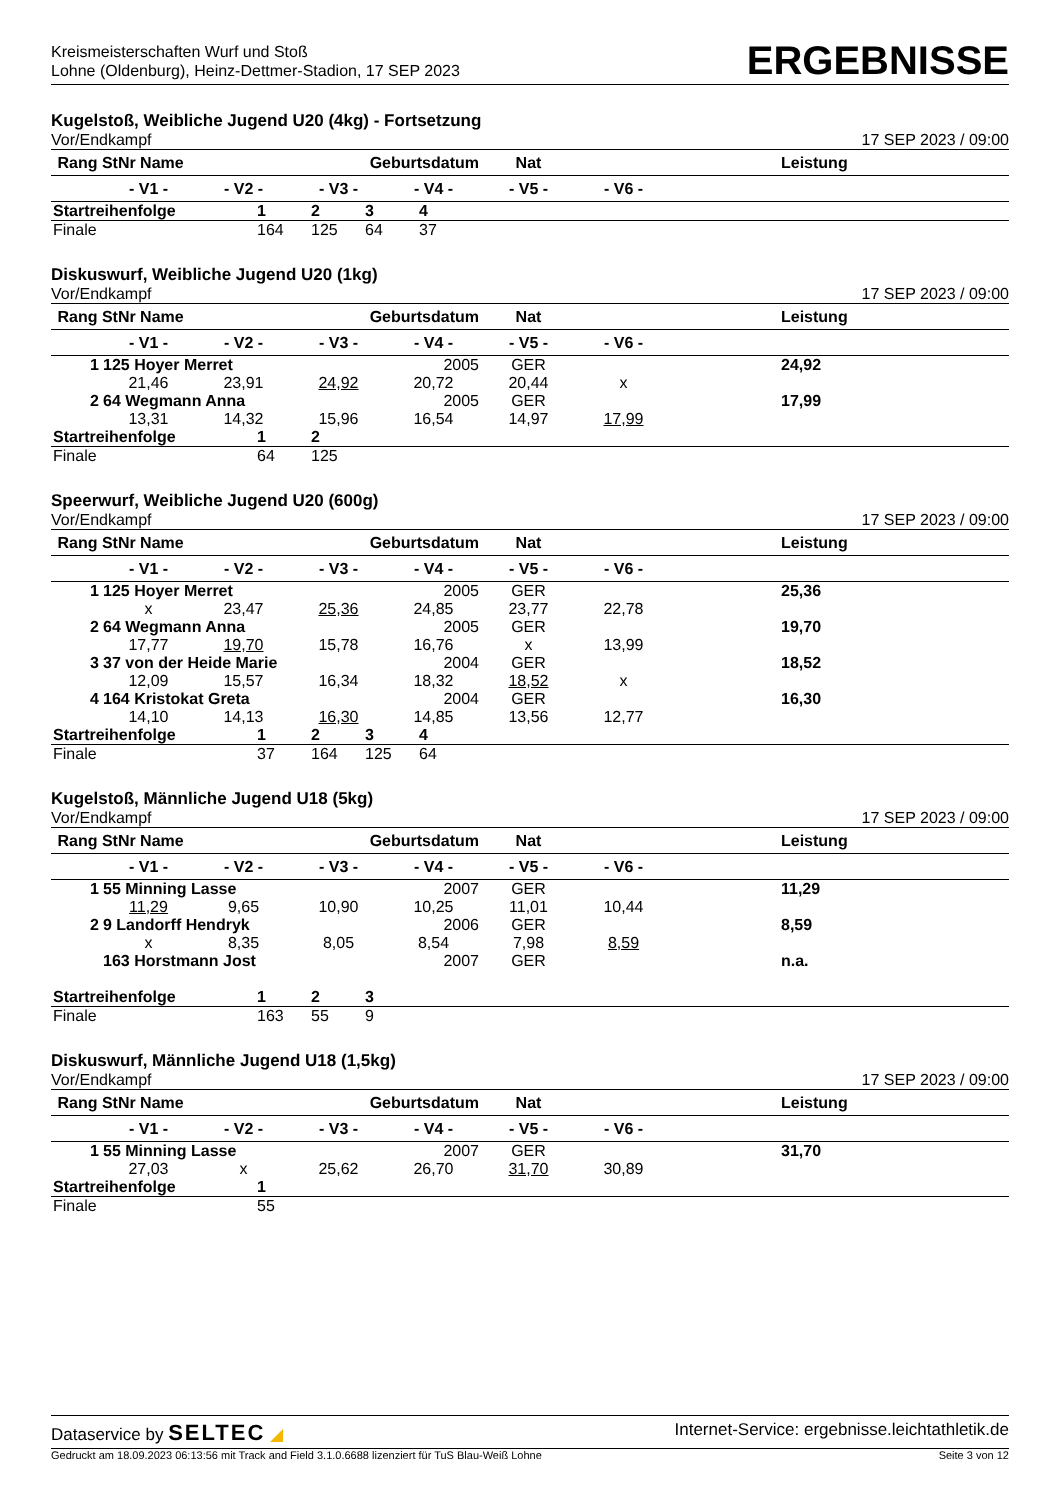Kreismeisterschaften Wurf und Stoß
Lohne (Oldenburg), Heinz-Dettmer-Stadion, 17 SEP 2023
ERGEBNISSE
Kugelstoß, Weibliche Jugend U20 (4kg) - Fortsetzung
Vor/Endkampf 17 SEP 2023 / 09:00
| Rang StNr Name | | | Geburtsdatum | | Nat | | Leistung |
| | - V1 - | - V2 - | - V3 - | - V4 - | - V5 - | - V6 - | |
| Startreihenfolge | 1 | 2 | 3 | 4 |
| Finale | 164 | 125 | 64 | 37 |
Diskuswurf, Weibliche Jugend U20 (1kg)
Vor/Endkampf 17 SEP 2023 / 09:00
| Rang StNr Name | | | Geburtsdatum | | Nat | | Leistung |
| | - V1 - | - V2 - | - V3 - | - V4 - | - V5 - | - V6 - | |
| 1 | 125 Hoyer Merret | | | 2005 | GER | | 24,92 |
| | 21,46 | 23,91 | 24,92 | 20,72 | 20,44 | x | |
| 2 | 64 Wegmann Anna | | | 2005 | GER | | 17,99 |
| | 13,31 | 14,32 | 15,96 | 16,54 | 14,97 | 17,99 | |
| Startreihenfolge | 1 | 2 |
| Finale | 64 | 125 |
Speerwurf, Weibliche Jugend U20 (600g)
Vor/Endkampf 17 SEP 2023 / 09:00
| Rang StNr Name | | | Geburtsdatum | | Nat | | Leistung |
| | - V1 - | - V2 - | - V3 - | - V4 - | - V5 - | - V6 - | |
| 1 | 125 Hoyer Merret | | | 2005 | GER | | 25,36 |
| | x | 23,47 | 25,36 | 24,85 | 23,77 | 22,78 | |
| 2 | 64 Wegmann Anna | | | 2005 | GER | | 19,70 |
| | 17,77 | 19,70 | 15,78 | 16,76 | x | 13,99 | |
| 3 | 37 von der Heide Marie | | | 2004 | GER | | 18,52 |
| | 12,09 | 15,57 | 16,34 | 18,32 | 18,52 | x | |
| 4 | 164 Kristokat Greta | | | 2004 | GER | | 16,30 |
| | 14,10 | 14,13 | 16,30 | 14,85 | 13,56 | 12,77 | |
| Startreihenfolge | 1 | 2 | 3 | 4 |
| Finale | 37 | 164 | 125 | 64 |
Kugelstoß, Männliche Jugend U18 (5kg)
Vor/Endkampf 17 SEP 2023 / 09:00
| Rang StNr Name | | | Geburtsdatum | | Nat | | Leistung |
| | - V1 - | - V2 - | - V3 - | - V4 - | - V5 - | - V6 - | |
| 1 | 55 Minning Lasse | | | 2007 | GER | | 11,29 |
| | 11,29 | 9,65 | 10,90 | 10,25 | 11,01 | 10,44 | |
| 2 | 9 Landorff Hendryk | | | 2006 | GER | | 8,59 |
| | x | 8,35 | 8,05 | 8,54 | 7,98 | 8,59 | |
| | 163 Horstmann Jost | | | 2007 | GER | | n.a. |
| Startreihenfolge | 1 | 2 | 3 |
| Finale | 163 | 55 | 9 |
Diskuswurf, Männliche Jugend U18 (1,5kg)
Vor/Endkampf 17 SEP 2023 / 09:00
| Rang StNr Name | | | Geburtsdatum | | Nat | | Leistung |
| | - V1 - | - V2 - | - V3 - | - V4 - | - V5 - | - V6 - | |
| 1 | 55 Minning Lasse | | | 2007 | GER | | 31,70 |
| | 27,03 | x | 25,62 | 26,70 | 31,70 | 30,89 | |
| Startreihenfolge | 1 |
| Finale | 55 |
Dataservice by SELTEC ◢ Internet-Service: ergebnisse.leichtathletik.de
Gedruckt am 18.09.2023 06:13:56 mit Track and Field 3.1.0.6688 lizenziert für TuS Blau-Weiß Lohne Seite 3 von 12